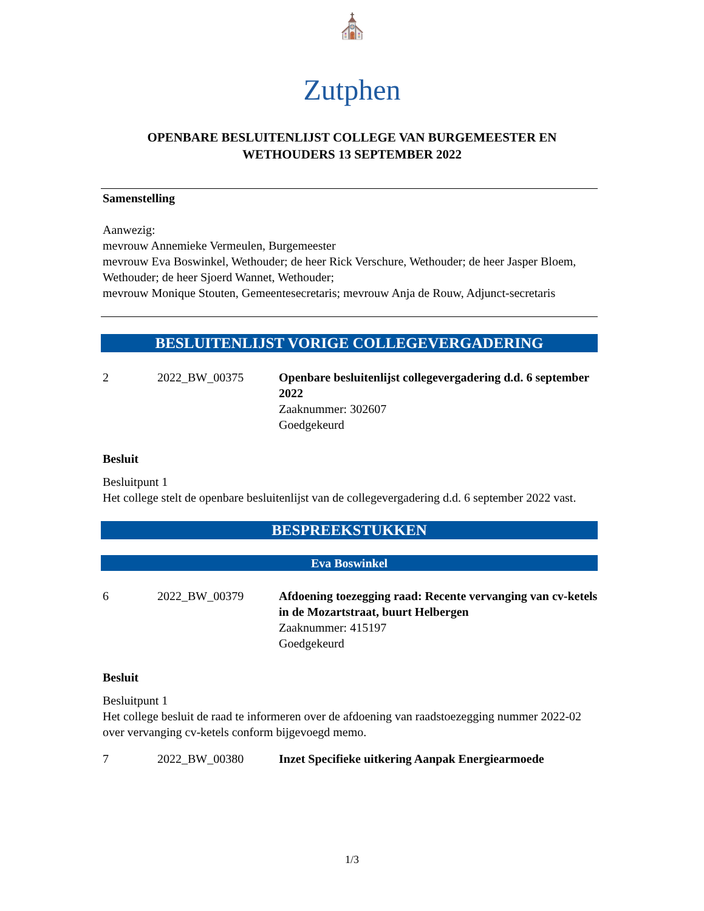⛪
Zutphen
OPENBARE BESLUITENLIJST COLLEGE VAN BURGEMEESTER EN
WETHOUDERS 13 SEPTEMBER 2022
Samenstelling
Aanwezig:
mevrouw Annemieke Vermeulen, Burgemeester
mevrouw Eva Boswinkel, Wethouder; de heer Rick Verschure, Wethouder; de heer Jasper Bloem, Wethouder; de heer Sjoerd Wannet, Wethouder;
mevrouw Monique Stouten, Gemeentesecretaris; mevrouw Anja de Rouw, Adjunct-secretaris
BESLUITENLIJST VORIGE COLLEGEVERGADERING
2 2022_BW_00375 Openbare besluitenlijst collegevergadering d.d. 6 september 2022
Zaaknummer: 302607
Goedgekeurd
Besluit
Besluitpunt 1
Het college stelt de openbare besluitenlijst van de collegevergadering d.d. 6 september 2022 vast.
BESPREEKSTUKKEN
Eva Boswinkel
6 2022_BW_00379 Afdoening toezegging raad: Recente vervanging van cv-ketels in de Mozartstraat, buurt Helbergen
Zaaknummer: 415197
Goedgekeurd
Besluit
Besluitpunt 1
Het college besluit de raad te informeren over de afdoening van raadstoezegging nummer 2022-02 over vervanging cv-ketels conform bijgevoegd memo.
7 2022_BW_00380 Inzet Specifieke uitkering Aanpak Energiearmoede
1/3